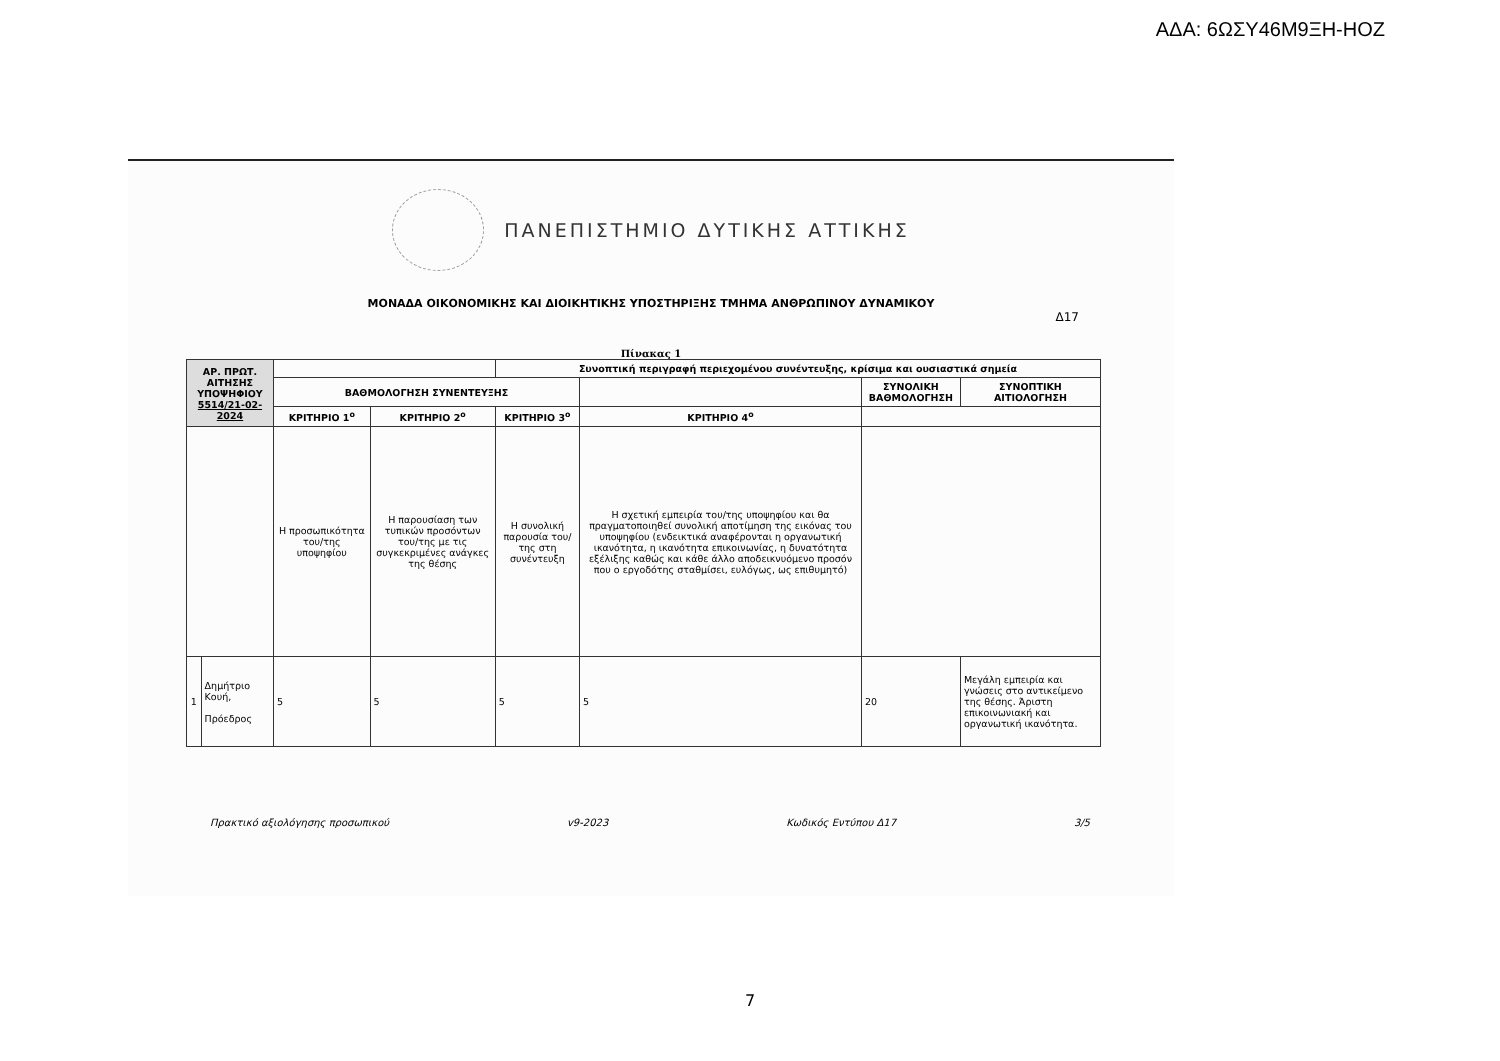ΑΔΑ: 6ΩΣΥ46Μ9ΞΗ-ΗΟΖ
ΠΑΝΕΠΙΣΤΗΜΙΟ ΔΥΤΙΚΗΣ ΑΤΤΙΚΗΣ
ΜΟΝΑΔΑ ΟΙΚΟΝΟΜΙΚΗΣ ΚΑΙ ΔΙΟΙΚΗΤΙΚΗΣ ΥΠΟΣΤΗΡΙΞΗΣ ΤΜΗΜΑ ΑΝΘΡΩΠΙΝΟΥ ΔΥΝΑΜΙΚΟΥ
Δ17
Πίνακας 1
| ΑΡ. ΠΡΩΤ. ΑΙΤΗΣΗΣ ΥΠΟΨΗΦΙΟΥ 5514/21-02-2024 | | | | Συνοπτική περιγραφή περιεχομένου συνέντευξης, κρίσιμα και ουσιαστικά σημεία | | | |
| | | ΒΑΘΜΟΛΟΓΗΣΗ ΣΥΝΕΝΤΕΥΞΗΣ | | | | ΣΥΝΟΛΙΚΗ ΒΑΘΜΟΛΟΓΗΣΗ | ΣΥΝΟΠΤΙΚΗ ΑΙΤΙΟΛΟΓΗΣΗ |
| | | ΚΡΙΤΗΡΙΟ 1<sup>ο</sup> | ΚΡΙΤΗΡΙΟ 2<sup>ο</sup> | ΚΡΙΤΗΡΙΟ 3<sup>ο</sup> | ΚΡΙΤΗΡΙΟ 4<sup>ο</sup> | | |
| | | Η προσωπικότητα του/της υποψηφίου | Η παρουσίαση των τυπικών προσόντων του/της με τις συγκεκριμένες ανάγκες της θέσης | Η συνολική παρουσία του/της στη συνέντευξη | Η σχετική εμπειρία του/της υποψηφίου και θα πραγματοποιηθεί συνολική αποτίμηση της εικόνας του υποψηφίου (ενδεικτικά αναφέρονται η οργανωτική ικανότητα, η ικανότητα επικοινωνίας, η δυνατότητα εξέλιξης καθώς και κάθε άλλο αποδεικνυόμενο προσόν που ο εργοδότης σταθμίσει, ευλόγως, ως επιθυμητό) | | |
| 1 | Δημήτριο Κουή, Πρόεδρος | 5 | 5 | 5 | 5 | 20 | Μεγάλη εμπειρία και γνώσεις στο αντικείμενο της θέσης. Άριστη επικοινωνιακή και οργανωτική ικανότητα. |
Πρακτικό αξιολόγησης προσωπικού v9-2023 Κωδικός Εντύπου Δ17 3/5
7